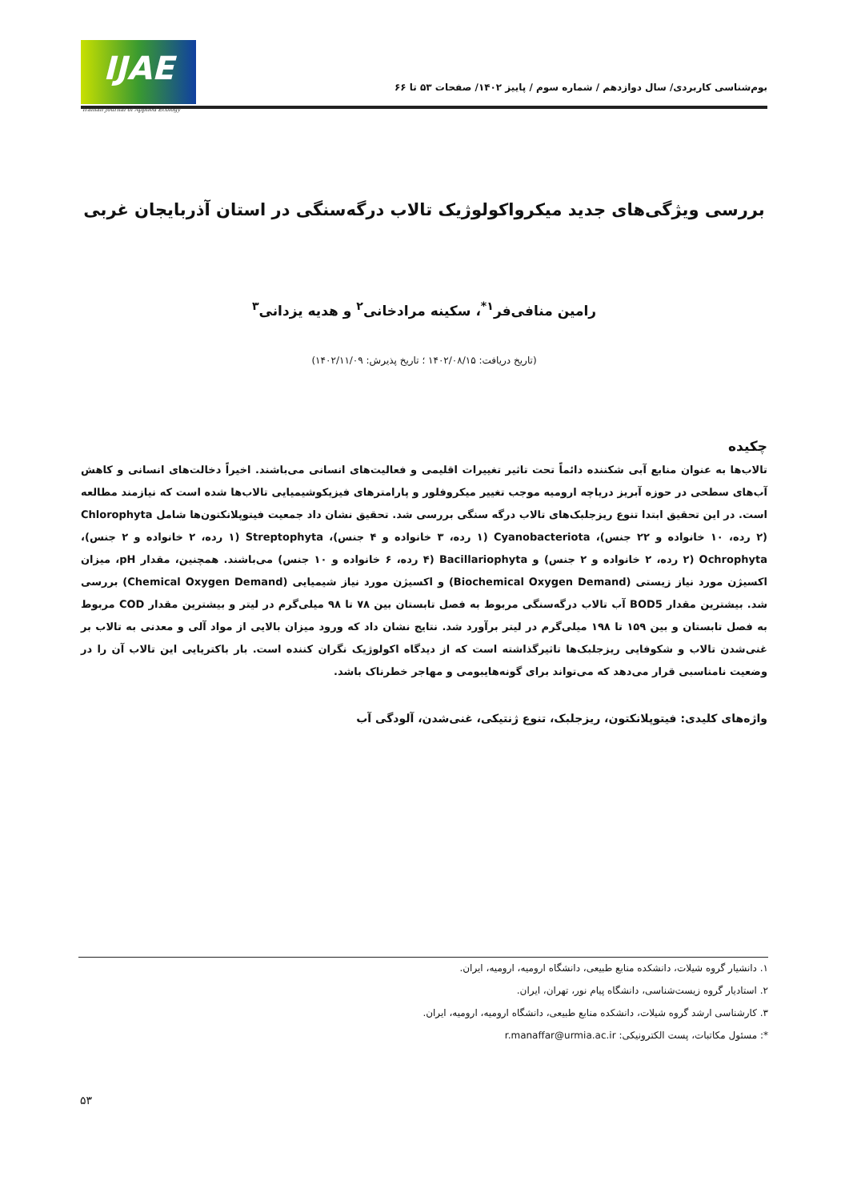IJAE
Iranian Journal of Applied Ecology
بوم‌شناسی کاربردی/ سال دوازدهم / شماره سوم / پاییز ۱۴۰۲/ صفحات ۵۳ تا ۶۶
بررسی ویژگی‌های جدید میکرواکولوژیک تالاب درگه‌سنگی در استان آذربایجان غربی
رامین منافی‌فر<sup>۱*</sup>، سکینه مرادخانی<sup>۲</sup> و هدیه یزدانی<sup>۳</sup>
(تاریخ دریافت: ۱۴۰۲/۰۸/۱۵ ؛ تاریخ پذیرش: ۱۴۰۲/۱۱/۰۹)
چکیده
تالاب‌ها به عنوان منابع آبی شکننده دائماً تحت تاثیر تغییرات اقلیمی و فعالیت‌های انسانی می‌باشند. اخیراً دخالت‌های انسانی و کاهش آب‌های سطحی در حوزه آبریز دریاچه ارومیه موجب تغییر میکروفلور و پارامترهای فیزیکوشیمیایی تالاب‌ها شده است که نیازمند مطالعه است. در این تحقیق ابتدا تنوع ریزجلبک‌های تالاب درگه سنگی بررسی شد. تحقیق نشان داد جمعیت فیتوپلانکتون‌ها شامل Chlorophyta (۲ رده، ۱۰ خانواده و ۲۲ جنس)، Cyanobacteriota (۱ رده، ۳ خانواده و ۴ جنس)، Streptophyta (۱ رده، ۲ خانواده و ۲ جنس)، Ochrophyta (۲ رده، ۲ خانواده و ۲ جنس) و Bacillariophyta (۴ رده، ۶ خانواده و ۱۰ جنس) می‌باشند. همچنین، مقدار pH، میزان اکسیژن مورد نیاز زیستی (Biochemical Oxygen Demand) و اکسیژن مورد نیاز شیمیایی (Chemical Oxygen Demand) بررسی شد. بیشترین مقدار BOD5 آب تالاب درگه‌سنگی مربوط به فصل تابستان بین ۷۸ تا ۹۸ میلی‌گرم در لیتر و بیشترین مقدار COD مربوط به فصل تابستان و بین ۱۵۹ تا ۱۹۸ میلی‌گرم در لیتر برآورد شد. نتایج نشان داد که ورود میزان بالایی از مواد آلی و معدنی به تالاب بر غنی‌شدن تالاب و شکوفایی ریزجلبک‌ها تاثیرگذاشته است که از دیدگاه اکولوژیک نگران کننده است. بار باکتریایی این تالاب آن را در وضعیت نامناسبی قرار می‌دهد که می‌تواند برای گونه‌هایبومی و مهاجر خطرناک باشد.
واژه‌های کلیدی: فیتوپلانکتون، ریزجلبک، تنوع ژنتیکی، غنی‌شدن، آلودگی آب
۱. دانشیار گروه شیلات، دانشکده منابع طبیعی، دانشگاه ارومیه، ارومیه، ایران.
۲. استادیار گروه زیست‌شناسی، دانشگاه پیام نور، تهران، ایران.
۳. کارشناسی ارشد گروه شیلات، دانشکده منابع طبیعی، دانشگاه ارومیه، ارومیه، ایران.
*: مسئول مکاتبات، پست الکترونیکی: r.manaffar@urmia.ac.ir
۵۳